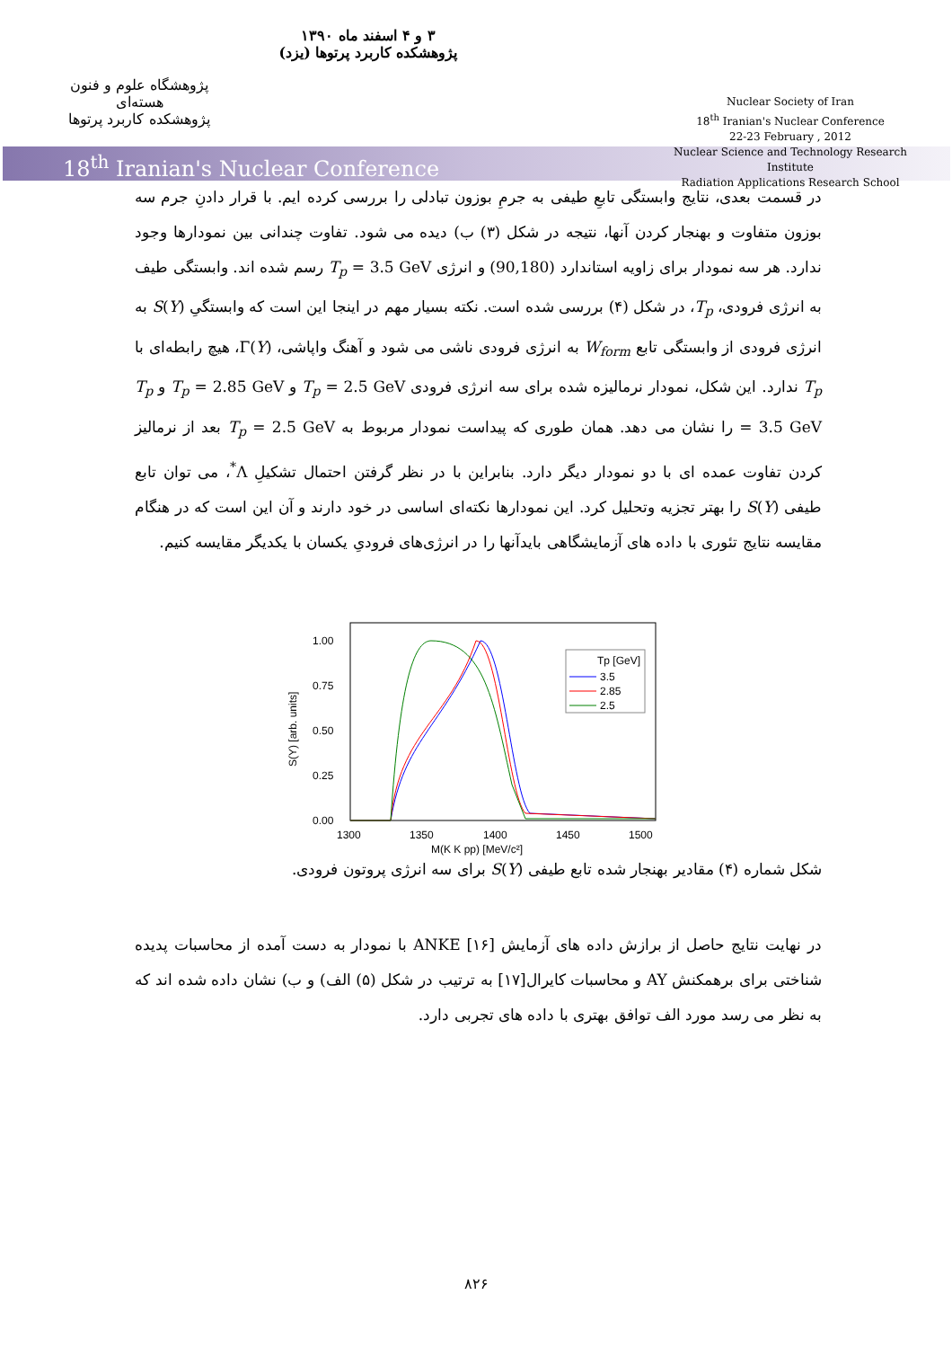پژوهشگاه علوم و فنون هسته‌ای
پژوهشکده کاربرد پرتوها
۳ و ۴ اسفند ماه ۱۳۹۰
پژوهشکده کاربرد پرتوها (یزد)
Nuclear Society of Iran
18<sup>th</sup> Iranian's Nuclear Conference
22-23 February , 2012
Nuclear Science and Technology Research Institute
Radiation Applications Research School
18<sup>th</sup> Iranian's Nuclear Conference
در قسمت بعدی، نتایج وابستگی تابعِ طیفی به جرمِ بوزون تبادلی را بررسی کرده ایم. با قرار دادنِ جرم سه بوزون متفاوت و بهنجار کردن آنها، نتیجه در شکل (۳) ب) دیده می شود. تفاوت چندانی بین نمودارها وجود ندارد. هر سه نمودار برای زاویه استاندارد (90,180) و انرژی T<sub>p</sub> = 3.5 GeV رسم شده اند. وابستگی طیف به انرژی فرودی، T<sub>p</sub>، در شکل (۴) بررسی شده است. نکته بسیار مهم در اینجا این است که وابستگیِ S(Y) به انرژی فرودی از وابستگی تابع W<sub>form</sub> به انرژی فرودی ناشی می شود و آهنگ واپاشی، Γ(Y)، هیچ رابطه‌ای با T<sub>p</sub> ندارد. این شکل، نمودار نرمالیزه شده برای سه انرژی فرودی T<sub>p</sub> = 2.5 GeV و T<sub>p</sub> = 2.85 GeV و T<sub>p</sub> = 3.5 GeV را نشان می دهد. همان طوری که پیداست نمودار مربوط به T<sub>p</sub> = 2.5 GeV بعد از نرمالیز کردن تفاوت عمده ای با دو نمودار دیگر دارد. بنابراین با در نظر گرفتن احتمال تشکیلِ Λ<sup>*</sup>، می توان تابع طیفی S(Y) را بهتر تجزیه وتحلیل کرد. این نمودارها نکته‌ای اساسی در خود دارند و آن این است که در هنگام مقایسه نتایج تئوری با داده های آزمایشگاهی بایدآنها را در انرژی‌های فرودیِ یکسان با یکدیگر مقایسه کنیم.
1.00
0.75
0.50
0.25
0.00
1300
1350
1400
1450
1500
S(Y) [arb. units]
M(K K pp) [MeV/c²]
Tp [GeV]
3.5
2.85
2.5
شکل شماره (۴) مقادیر بهنجار شده تابع طیفی S(Y) برای سه انرژی پروتون فرودی.
در نهایت نتایج حاصل از برازش داده های آزمایش ANKE [۱۶] با نمودار به دست آمده از محاسبات پدیده شناختی برای برهمکنش AY و محاسبات کایرال[۱۷] به ترتیب در شکل (۵) الف) و ب) نشان داده شده اند که به نظر می رسد مورد الف توافق بهتری با داده های تجربی دارد.
۸۲۶